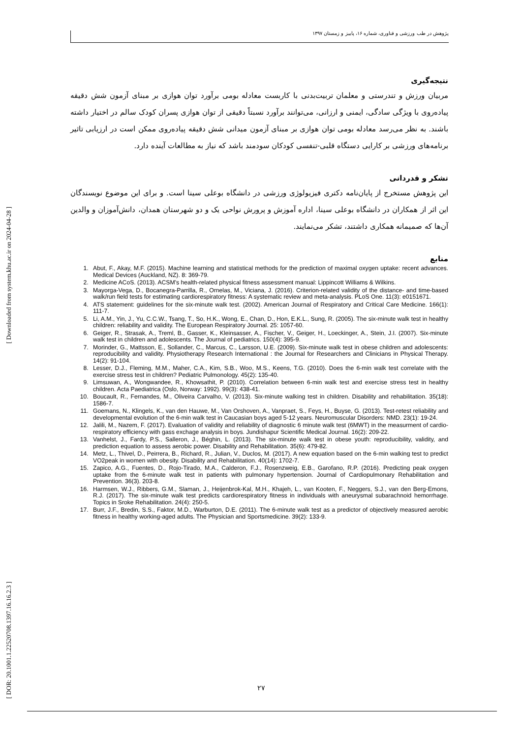[ Downloaded from system.khu.ac.ir on 2024-04-28 ]
[ DOR: 20.1001.1.22520708.1397.16.16.2.3 ]
پژوهش در طب ورزشی و فناوری، شماره ۱۶، پاییز و زمستان ۱۳۹۷
نتیجه‌گیری
مربیان ورزش و تندرستی و معلمان تربیت‌بدنی با کاربست معادله بومی برآورد توان هوازی بر مبنای آزمون شش دقیقه پیاده‌روی با ویژگی سادگی، ایمنی و ارزانی، می‌توانند برآورد نسبتاً دقیقی از توان هوازی پسران کودک سالم در اختیار داشته باشند. به نظر می‌رسد معادله بومی توان هوازی بر مبنای آزمون میدانی شش دقیقه پیاده‌روی ممکن است در ارزیابی تاثیر برنامه‌های ورزشی بر کارایی دستگاه قلبی-تنفسی کودکان سودمند باشد که نیاز به مطالعات آینده دارد.
تشکر و قدردانی
این پژوهش مستخرج از پایان‌نامه دکتری فیزیولوژی ورزشی در دانشگاه بوعلی سینا است. و برای این موضوع نویسندگان این اثر از همکاران در دانشگاه بوعلی سینا، اداره آموزش و پرورش نواحی یک و دو شهرستان همدان، دانش‌آموزان و والدین آن‌ها که صمیمانه همکاری داشتند، تشکر می‌نمایند.
منابع
1. Abut, F., Akay, M.F. (2015). Machine learning and statistical methods for the prediction of maximal oxygen uptake: recent advances. Medical Devices (Auckland, NZ). 8: 369-79.
2. Medicine ACoS. (2013). ACSM's health-related physical fitness assessment manual: Lippincott Williams & Wilkins.
3. Mayorga-Vega, D., Bocanegra-Parrilla, R., Ornelas, M., Viciana, J. (2016). Criterion-related validity of the distance- and time-based walk/run field tests for estimating cardiorespiratory fitness: A systematic review and meta-analysis. PLoS One. 11(3): e0151671.
4. ATS statement: guidelines for the six-minute walk test. (2002). American Journal of Respiratory and Critical Care Medicine. 166(1): 111-7.
5. Li, A.M., Yin, J., Yu, C.C.W., Tsang, T., So, H.K., Wong, E., Chan, D., Hon, E.K.L., Sung, R. (2005). The six-minute walk test in healthy children: reliability and validity. The European Respiratory Journal. 25: 1057-60.
6. Geiger, R., Strasak, A., Treml, B., Gasser, K., Kleinsasser, A., Fischer, V., Geiger, H., Loeckinger, A., Stein, J.I. (2007). Six-minute walk test in children and adolescents. The Journal of pediatrics. 150(4): 395-9.
7. Morinder, G., Mattsson, E., Sollander, C., Marcus, C., Larsson, U.E. (2009). Six-minute walk test in obese children and adolescents: reproducibility and validity. Physiotherapy Research International : the Journal for Researchers and Clinicians in Physical Therapy. 14(2): 91-104.
8. Lesser, D.J., Fleming, M.M., Maher, C.A., Kim, S.B., Woo, M.S., Keens, T.G. (2010). Does the 6-min walk test correlate with the exercise stress test in children? Pediatric Pulmonology. 45(2): 135-40.
9. Limsuwan, A., Wongwandee, R., Khowsathit, P. (2010). Correlation between 6-min walk test and exercise stress test in healthy children. Acta Paediatrica (Oslo, Norway: 1992). 99(3): 438-41.
10. Boucault, R., Fernandes, M., Oliveira Carvalho, V. (2013). Six-minute walking test in children. Disability and rehabilitation. 35(18): 1586-7.
11. Goemans, N., Klingels, K., van den Hauwe, M., Van Orshoven, A., Vanpraet, S., Feys, H., Buyse, G. (2013). Test-retest reliability and developmental evolution of the 6-min walk test in Caucasian boys aged 5-12 years. Neuromuscular Disorders: NMD. 23(1): 19-24.
12. Jalili, M., Nazem, F. (2017). Evaluation of validity and reliability of diagnostic 6 minute walk test (6MWT) in the measurment of cardio-respiratory efficiency with gass exchage analysis in boys. Jundishapur Scientific Medical Journal. 16(2): 209-22.
13. Vanhelst, J., Fardy, P.S., Salleron, J., Béghin, L. (2013). The six-minute walk test in obese youth: reproducibility, validity, and prediction equation to assess aerobic power. Disability and Rehabilitation. 35(6): 479-82.
14. Metz, L., Thivel, D., Peirrera, B., Richard, R., Julian, V., Duclos, M. (2017). A new equation based on the 6-min walking test to predict VO2peak in women with obesity. Disability and Rehabilitation. 40(14): 1702-7.
15. Zapico, A.G., Fuentes, D., Rojo-Tirado, M.A., Calderon, F.J., Rosenzweig, E.B., Garofano, R.P. (2016). Predicting peak oxygen uptake from the 6-minute walk test in patients with pulmonary hypertension. Journal of Cardiopulmonary Rehabilitation and Prevention. 36(3). 203-8.
16. Harmsen, W.J., Ribbers, G.M., Slaman, J., Heijenbrok-Kal, M.H., Khajeh, L., van Kooten, F., Neggers, S.J., van den Berg-Emons, R.J. (2017). The six-minute walk test predicts cardiorespiratory fitness in individuals with aneurysmal subarachnoid hemorrhage. Topics in Sroke Rehabilitation. 24(4): 250-5.
17. Burr, J.F., Bredin, S.S., Faktor, M.D., Warburton, D.E. (2011). The 6-minute walk test as a predictor of objectively measured aerobic fitness in healthy working-aged adults. The Physician and Sportsmedicine. 39(2): 133-9.
۲۷